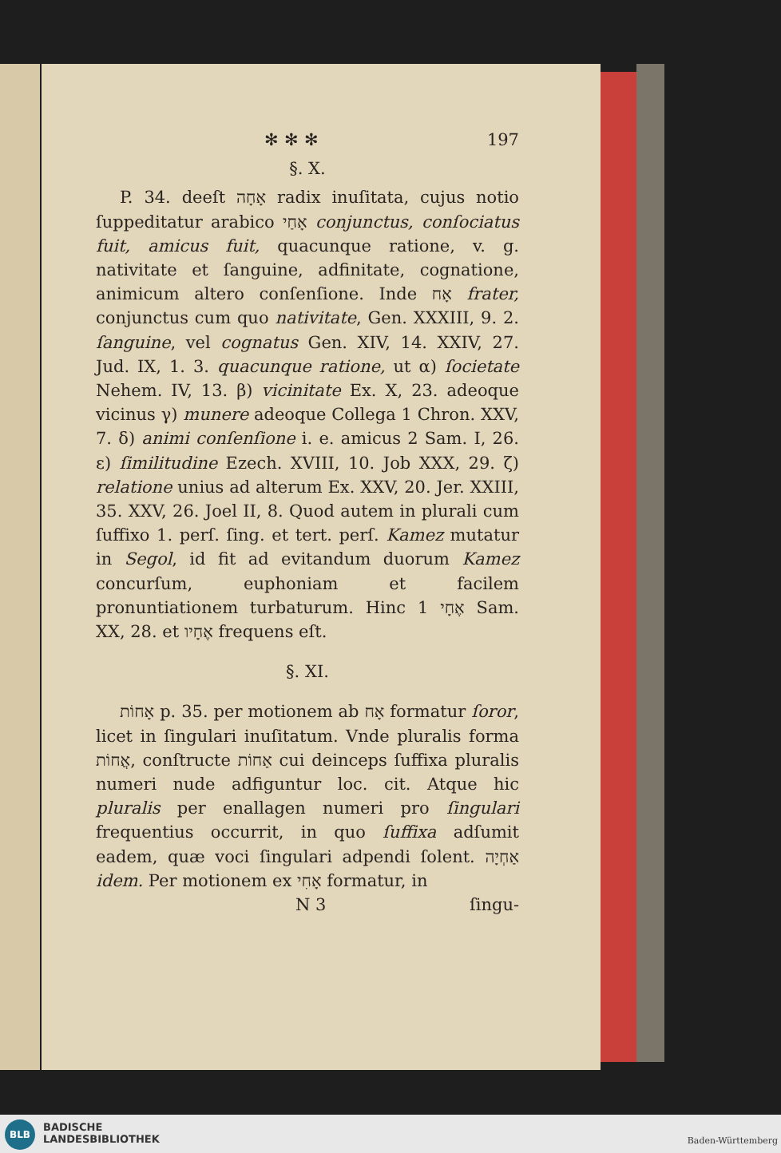✻ ✻ ✻ 197
§. X.
P. 34. deeſt אָחָה radix inuſitata, cujus notio ſuppeditatur arabico אָחַי conjunctus, conſociatus fuit, amicus fuit, quacunque ratione, v. g. nativitate et ſanguine, adfinitate, cognatione, animicum altero conſenſione. Inde אָח frater, conjunctus cum quo nativitate, Gen. XXXIII, 9. 2. ſanguine, vel cognatus Gen. XIV, 14. XXIV, 27. Jud. IX, 1. 3. quacunque ratione, ut α) ſocietate Nehem. IV, 13. β) vicinitate Ex. X, 23. adeoque vicinus γ) munere adeoque Collega 1 Chron. XXV, 7. δ) animi conſenſione i. e. amicus 2 Sam. I, 26. ε) ſimilitudine Ezech. XVIII, 10. Job XXX, 29. ζ) relatione unius ad alterum Ex. XXV, 20. Jer. XXIII, 35. XXV, 26. Joel II, 8. Quod autem in plurali cum ſuffixo 1. perſ. ſing. et tert. perſ. Kamez mutatur in Segol, id fit ad evitandum duorum Kamez concurſum, euphoniam et facilem pronuntiationem turbaturum. Hinc אֶחָי 1 Sam. XX, 28. et אֶחָיו frequens eſt.
§. XI.
אָחוֹת p. 35. per motionem ab אָח formatur ſoror, licet in ſingulari inuſitatum. Vnde pluralis forma אֲחוֹת, conſtructe אַחוֹת cui deinceps ſuffixa pluralis numeri nude adfiguntur loc. cit. Atque hic pluralis per enallagen numeri pro ſingulari frequentius occurrit, in quo ſuffixa adſumit eadem, quæ voci ſingulari adpendi ſolent. אַחְיָה idem. Per motionem ex אָחִי formatur, in
N 3 ſingu-
BLB
BADISCHE
LANDESBIBLIOTHEK
Baden-Württemberg